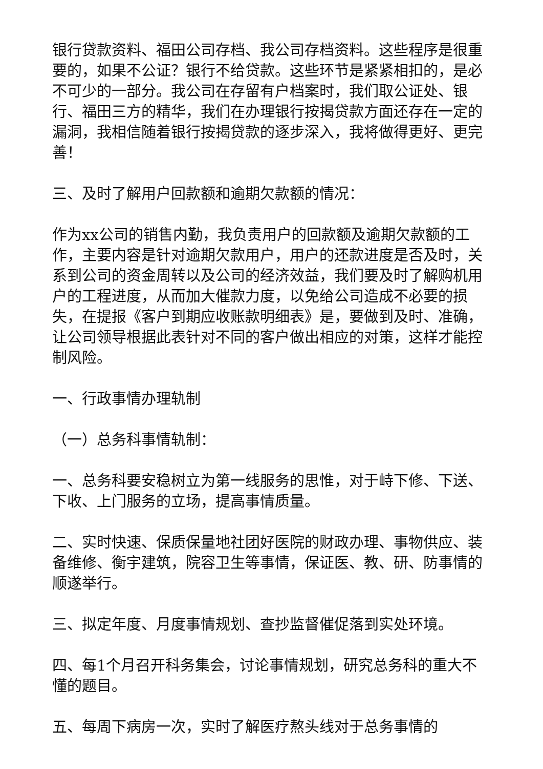银行贷款资料、福田公司存档、我公司存档资料。这些程序是很重要的，如果不公证？银行不给贷款。这些环节是紧紧相扣的，是必不可少的一部分。我公司在存留有户档案时，我们取公证处、银行、福田三方的精华，我们在办理银行按揭贷款方面还存在一定的漏洞，我相信随着银行按揭贷款的逐步深入，我将做得更好、更完善！
三、及时了解用户回款额和逾期欠款额的情况：
作为xx公司的销售内勤，我负责用户的回款额及逾期欠款额的工作，主要内容是针对逾期欠款用户，用户的还款进度是否及时，关系到公司的资金周转以及公司的经济效益，我们要及时了解购机用户的工程进度，从而加大催款力度，以免给公司造成不必要的损失，在提报《客户到期应收账款明细表》是，要做到及时、准确，让公司领导根据此表针对不同的客户做出相应的对策，这样才能控制风险。
一、行政事情办理轨制
（一）总务科事情轨制：
一、总务科要安稳树立为第一线服务的思惟，对于峙下修、下送、下收、上门服务的立场，提高事情质量。
二、实时快速、保质保量地社团好医院的财政办理、事物供应、装备维修、衡宇建筑，院容卫生等事情，保证医、教、研、防事情的顺遂举行。
三、拟定年度、月度事情规划、查抄监督催促落到实处环境。
四、每1个月召开科务集会，讨论事情规划，研究总务科的重大不懂的题目。
五、每周下病房一次，实时了解医疗熬头线对于总务事情的